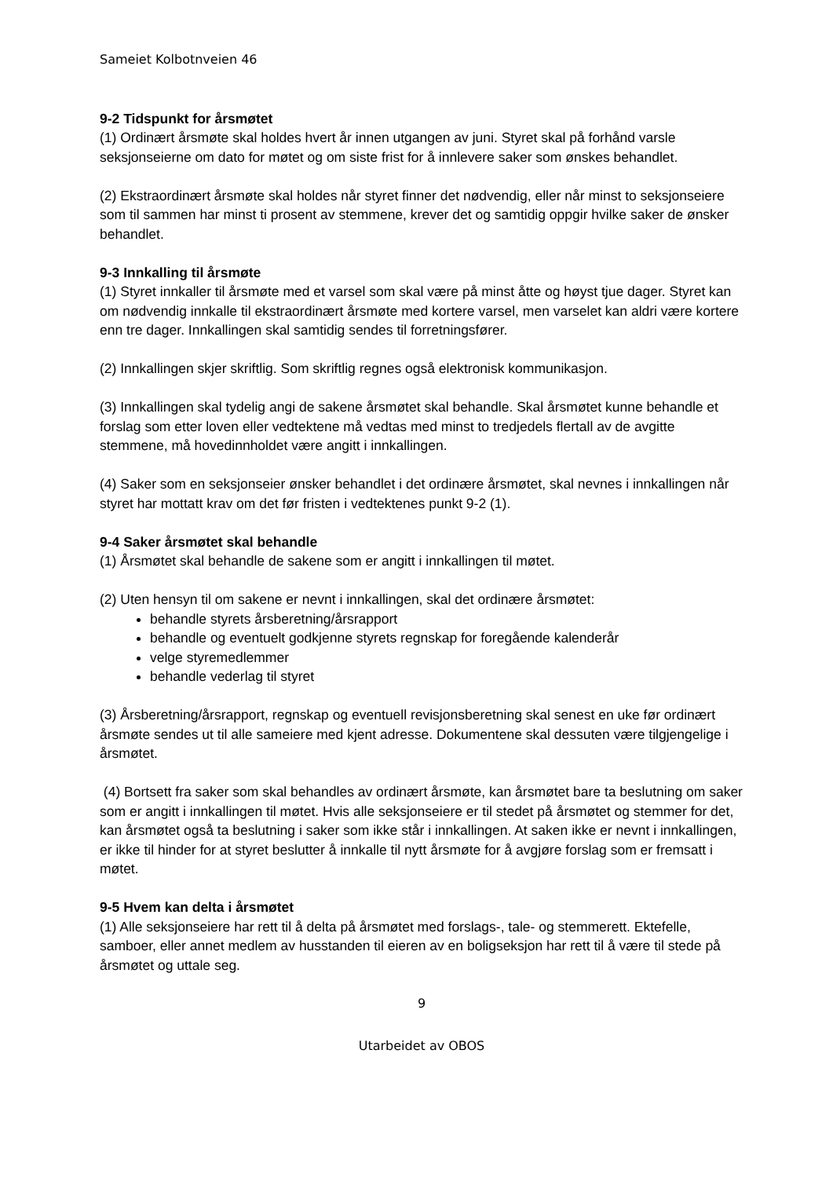Sameiet Kolbotnveien 46
9-2 Tidspunkt for årsmøtet
(1) Ordinært årsmøte skal holdes hvert år innen utgangen av juni. Styret skal på forhånd varsle seksjonseierne om dato for møtet og om siste frist for å innlevere saker som ønskes behandlet.
(2) Ekstraordinært årsmøte skal holdes når styret finner det nødvendig, eller når minst to seksjonseiere som til sammen har minst ti prosent av stemmene, krever det og samtidig oppgir hvilke saker de ønsker behandlet.
9-3 Innkalling til årsmøte
(1) Styret innkaller til årsmøte med et varsel som skal være på minst åtte og høyst tjue dager. Styret kan om nødvendig innkalle til ekstraordinært årsmøte med kortere varsel, men varselet kan aldri være kortere enn tre dager. Innkallingen skal samtidig sendes til forretningsfører.
(2) Innkallingen skjer skriftlig. Som skriftlig regnes også elektronisk kommunikasjon.
(3) Innkallingen skal tydelig angi de sakene årsmøtet skal behandle. Skal årsmøtet kunne behandle et forslag som etter loven eller vedtektene må vedtas med minst to tredjedels flertall av de avgitte stemmene, må hovedinnholdet være angitt i innkallingen.
(4) Saker som en seksjonseier ønsker behandlet i det ordinære årsmøtet, skal nevnes i innkallingen når styret har mottatt krav om det før fristen i vedtektenes punkt 9-2 (1).
9-4 Saker årsmøtet skal behandle
(1) Årsmøtet skal behandle de sakene som er angitt i innkallingen til møtet.
(2) Uten hensyn til om sakene er nevnt i innkallingen, skal det ordinære årsmøtet:
behandle styrets årsberetning/årsrapport
behandle og eventuelt godkjenne styrets regnskap for foregående kalenderår
velge styremedlemmer
behandle vederlag til styret
(3) Årsberetning/årsrapport, regnskap og eventuell revisjonsberetning skal senest en uke før ordinært årsmøte sendes ut til alle sameiere med kjent adresse. Dokumentene skal dessuten være tilgjengelige i årsmøtet.
(4) Bortsett fra saker som skal behandles av ordinært årsmøte, kan årsmøtet bare ta beslutning om saker som er angitt i innkallingen til møtet. Hvis alle seksjonseiere er til stedet på årsmøtet og stemmer for det, kan årsmøtet også ta beslutning i saker som ikke står i innkallingen. At saken ikke er nevnt i innkallingen, er ikke til hinder for at styret beslutter å innkalle til nytt årsmøte for å avgjøre forslag som er fremsatt i møtet.
9-5 Hvem kan delta i årsmøtet
(1) Alle seksjonseiere har rett til å delta på årsmøtet med forslags-, tale- og stemmerett. Ektefelle, samboer, eller annet medlem av husstanden til eieren av en boligseksjon har rett til å være til stede på årsmøtet og uttale seg.
9
Utarbeidet av OBOS